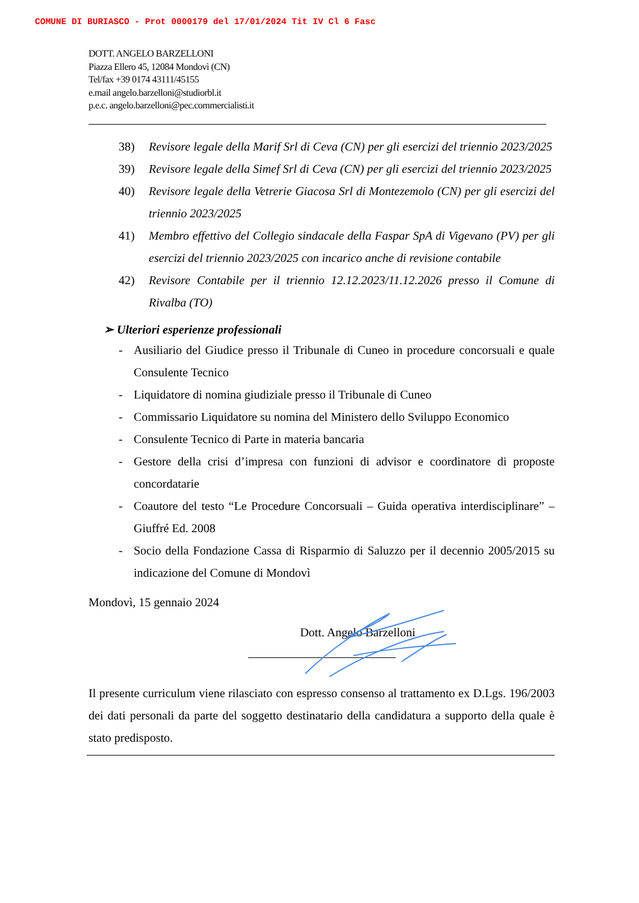COMUNE DI BURIASCO - Prot 0000179 del 17/01/2024 Tit IV Cl 6 Fasc
DOTT. ANGELO BARZELLONI
Piazza Ellero 45, 12084 Mondovì (CN)
Tel/fax +39 0174 43111/45155
e.mail angelo.barzelloni@studiorbl.it
p.e.c. angelo.barzelloni@pec.commercialisti.it
38) Revisore legale della Marif Srl di Ceva (CN) per gli esercizi del triennio 2023/2025
39) Revisore legale della Simef Srl di Ceva (CN) per gli esercizi del triennio 2023/2025
40) Revisore legale della Vetrerie Giacosa Srl di Montezemolo (CN) per gli esercizi del triennio 2023/2025
41) Membro effettivo del Collegio sindacale della Faspar SpA di Vigevano (PV) per gli esercizi del triennio 2023/2025 con incarico anche di revisione contabile
42) Revisore Contabile per il triennio 12.12.2023/11.12.2026 presso il Comune di Rivalba (TO)
➢ Ulteriori esperienze professionali
- Ausiliario del Giudice presso il Tribunale di Cuneo in procedure concorsuali e quale Consulente Tecnico
- Liquidatore di nomina giudiziale presso il Tribunale di Cuneo
- Commissario Liquidatore su nomina del Ministero dello Sviluppo Economico
- Consulente Tecnico di Parte in materia bancaria
- Gestore della crisi d’impresa con funzioni di advisor e coordinatore di proposte concordatarie
- Coautore del testo “Le Procedure Concorsuali – Guida operativa interdisciplinare” – Giuffré Ed. 2008
- Socio della Fondazione Cassa di Risparmio di Saluzzo per il decennio 2005/2015 su indicazione del Comune di Mondovì
Mondovì, 15 gennaio 2024
Dott. Angelo Barzelloni
Il presente curriculum viene rilasciato con espresso consenso al trattamento ex D.Lgs. 196/2003 dei dati personali da parte del soggetto destinatario della candidatura a supporto della quale è stato predisposto.